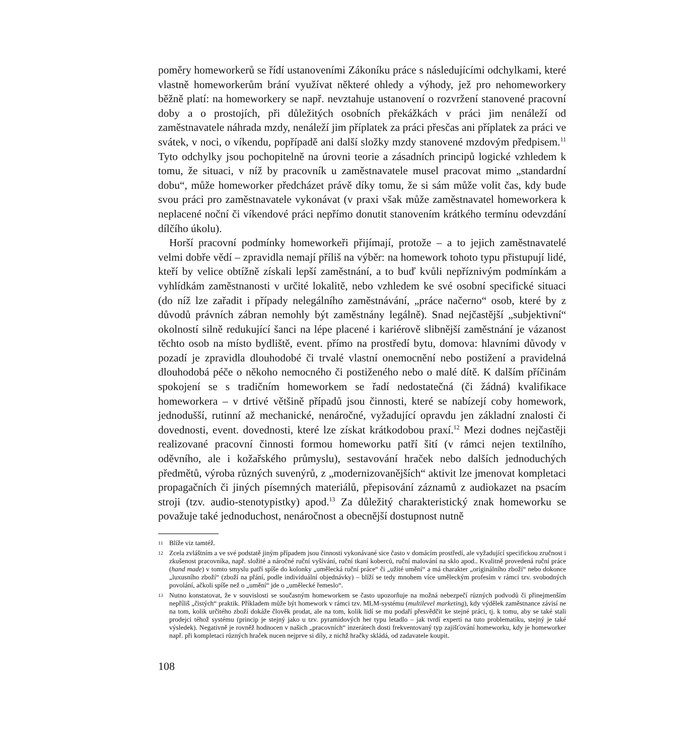poměry homeworkerů se řídí ustanoveními Zákoníku práce s následujícími odchylkami, které vlastně homeworkerům brání využívat některé ohledy a výhody, jež pro nehomeworkery běžně platí: na homeworkery se např. nevztahuje ustanovení o rozvržení stanovené pracovní doby a o prostojích, při důležitých osobních překážkách v práci jim nenáleží od zaměstnavatele náhrada mzdy, nenáleží jim příplatek za práci přesčas ani příplatek za práci ve svátek, v noci, o víkendu, popřípadě ani další složky mzdy stanovené mzdovým předpisem.<sup>11</sup> Tyto odchylky jsou pochopitelně na úrovni teorie a zásadních principů logické vzhledem k tomu, že situaci, v níž by pracovník u zaměstnavatele musel pracovat mimo „standardní dobu“, může homeworker předcházet právě díky tomu, že si sám může volit čas, kdy bude svou práci pro zaměstnavatele vykonávat (v praxi však může zaměstnavatel homeworkera k neplacené noční či víkendové práci nepřímo donutit stanovením krátkého termínu odevzdání dílčího úkolu).
Horší pracovní podmínky homeworkeři přijímají, protože – a to jejich zaměstnavatelé velmi dobře vědí – zpravidla nemají příliš na výběr: na homework tohoto typu přistupují lidé, kteří by velice obtížně získali lepší zaměstnání, a to buď kvůli nepříznivým podmínkám a vyhlídkám zaměstnanosti v určité lokalitě, nebo vzhledem ke své osobní specifické situaci (do níž lze zařadit i případy nelegálního zaměstnávání, „práce načerno“ osob, které by z důvodů právních zábran nemohly být zaměstnány legálně). Snad nejčastější „subjektivní“ okolností silně redukující šanci na lépe placené i kariérově slibnější zaměstnání je vázanost těchto osob na místo bydliště, event. přímo na prostředí bytu, domova: hlavními důvody v pozadí je zpravidla dlouhodobé či trvalé vlastní onemocnění nebo postižení a pravidelná dlouhodobá péče o někoho nemocného či postiženého nebo o malé dítě. K dalším příčinám spokojení se s tradičním homeworkem se řadí nedostatečná (či žádná) kvalifikace homeworkera – v drtivé většině případů jsou činnosti, které se nabízejí coby homework, jednodušší, rutinní až mechanické, nenáročné, vyžadující opravdu jen základní znalosti či dovednosti, event. dovednosti, které lze získat krátkodobou praxí.<sup>12</sup> Mezi dodnes nejčastěji realizované pracovní činnosti formou homeworku patří šití (v rámci nejen textilního, oděvního, ale i kožařského průmyslu), sestavování hraček nebo dalších jednoduchých předmětů, výroba různých suvenýrů, z „modernizovanějších“ aktivit lze jmenovat kompletaci propagačních či jiných písemných materiálů, přepisování záznamů z audiokazet na psacím stroji (tzv. audio-stenotypistky) apod.<sup>13</sup> Za důležitý charakteristický znak homeworku se považuje také jednoduchost, nenáročnost a obecnější dostupnost nutně
11
Blíže viz tamtéž.
12
Zcela zvláštním a ve své podstatě jiným případem jsou činnosti vykonávané sice často v domácím prostředí, ale vyžadující specifickou zručnost i zkušenost pracovníka, např. složité a náročné ruční vyšívání, ruční tkaní koberců, ruční malování na sklo apod.. Kvalitně provedená ruční práce (hand made) v tomto smyslu patří spíše do kolonky „umělecká ruční práce“ či „užité umění“ a má charakter „originálního zboží“ nebo dokonce „luxusního zboží“ (zboží na přání, podle individuální objednávky) – blíží se tedy mnohem více uměleckým profesím v rámci tzv. svobodných povolání, ačkoli spíše než o „umění“ jde o „umělecké řemeslo“.
13
Nutno konstatovat, že v souvislosti se současným homeworkem se často upozorňuje na možná nebezpečí různých podvodů či přinejmenším nepříliš „čistých“ praktik. Příkladem může být homework v rámci tzv. MLM-systému (multilevel marketing), kdy výdělek zaměstnance závisí ne na tom, kolik určitého zboží dokáže člověk prodat, ale na tom, kolik lidí se mu podaří přesvědčit ke stejné práci, tj. k tomu, aby se také stali prodejci téhož systému (princip je stejný jako u tzv. pyramidových her typu letadlo – jak tvrdí experti na tuto problematiku, stejný je také výsledek). Negativně je rovněž hodnocen v našich „pracovních“ inzerátech dosti frekventovaný typ zajišťování homeworku, kdy je homeworker např. při kompletaci různých hraček nucen nejprve si díly, z nichž hračky skládá, od zadavatele koupit.
108